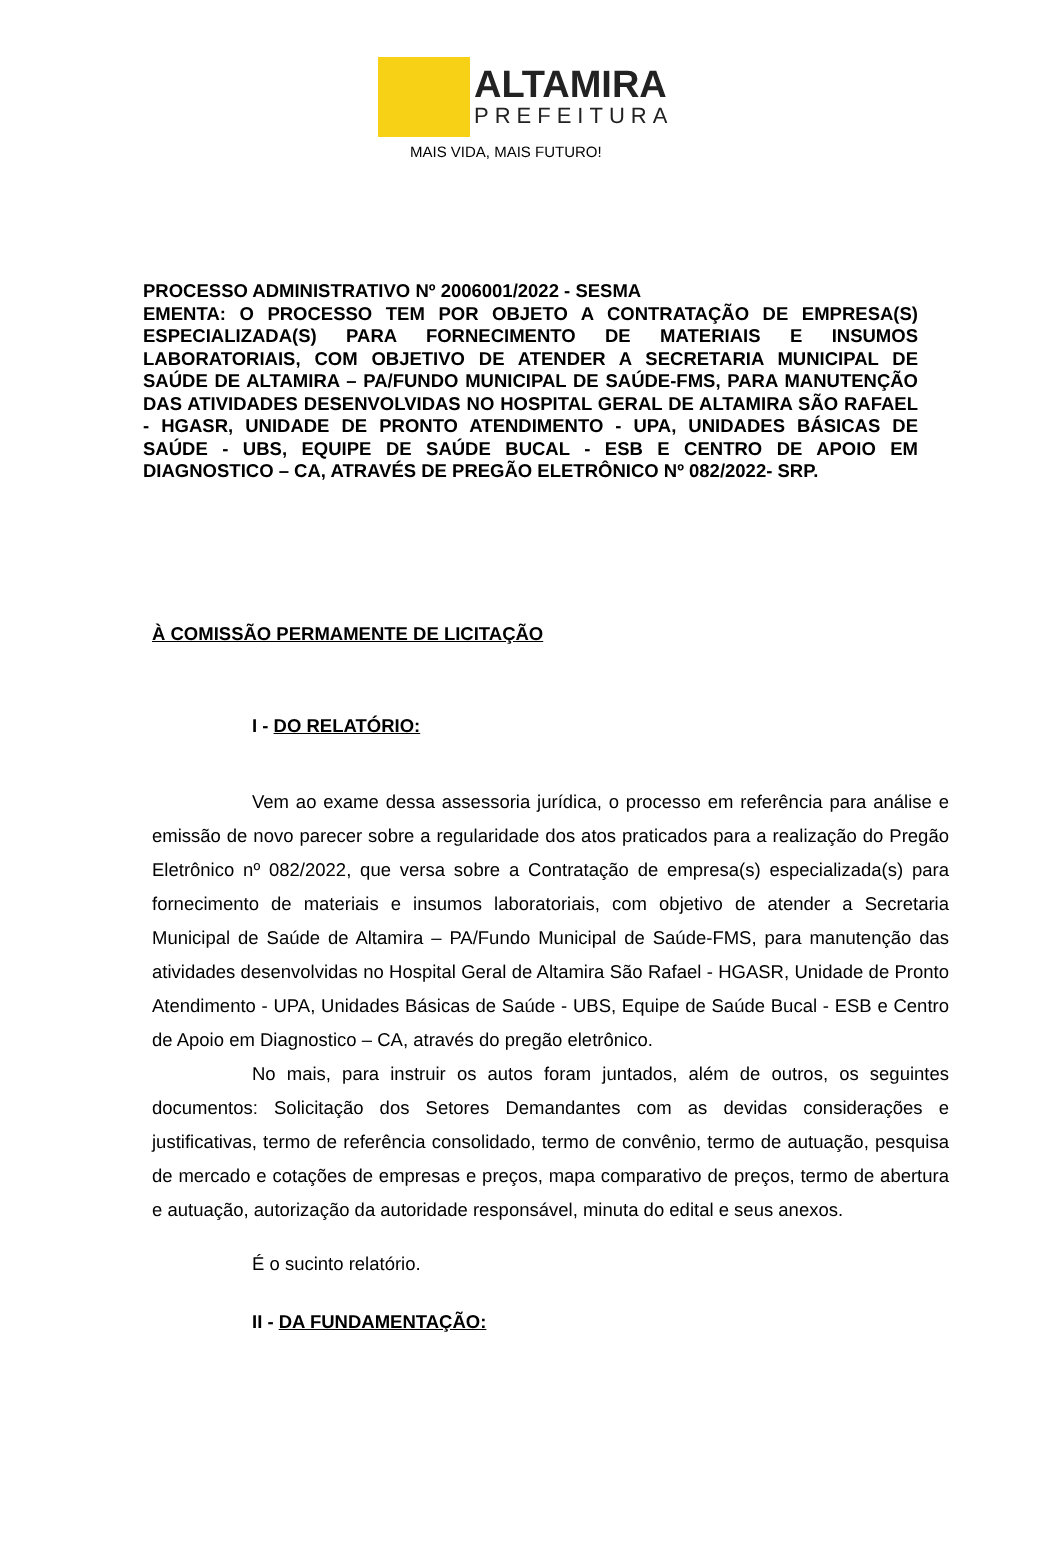ALTAMIRA
PREFEITURA
MAIS VIDA, MAIS FUTURO!
PROCESSO ADMINISTRATIVO Nº 2006001/2022 - SESMA
EMENTA: O PROCESSO TEM POR OBJETO A CONTRATAÇÃO DE EMPRESA(S) ESPECIALIZADA(S) PARA FORNECIMENTO DE MATERIAIS E INSUMOS LABORATORIAIS, COM OBJETIVO DE ATENDER A SECRETARIA MUNICIPAL DE SAÚDE DE ALTAMIRA – PA/FUNDO MUNICIPAL DE SAÚDE-FMS, PARA MANUTENÇÃO DAS ATIVIDADES DESENVOLVIDAS NO HOSPITAL GERAL DE ALTAMIRA SÃO RAFAEL - HGASR, UNIDADE DE PRONTO ATENDIMENTO - UPA, UNIDADES BÁSICAS DE SAÚDE - UBS, EQUIPE DE SAÚDE BUCAL - ESB E CENTRO DE APOIO EM DIAGNOSTICO – CA, ATRAVÉS DE PREGÃO ELETRÔNICO Nº 082/2022- SRP.
À COMISSÃO PERMAMENTE DE LICITAÇÃO
I - DO RELATÓRIO:
Vem ao exame dessa assessoria jurídica, o processo em referência para análise e emissão de novo parecer sobre a regularidade dos atos praticados para a realização do Pregão Eletrônico nº 082/2022, que versa sobre a Contratação de empresa(s) especializada(s) para fornecimento de materiais e insumos laboratoriais, com objetivo de atender a Secretaria Municipal de Saúde de Altamira – PA/Fundo Municipal de Saúde-FMS, para manutenção das atividades desenvolvidas no Hospital Geral de Altamira São Rafael - HGASR, Unidade de Pronto Atendimento - UPA, Unidades Básicas de Saúde - UBS, Equipe de Saúde Bucal - ESB e Centro de Apoio em Diagnostico – CA, através do pregão eletrônico.
No mais, para instruir os autos foram juntados, além de outros, os seguintes documentos: Solicitação dos Setores Demandantes com as devidas considerações e justificativas, termo de referência consolidado, termo de convênio, termo de autuação, pesquisa de mercado e cotações de empresas e preços, mapa comparativo de preços, termo de abertura e autuação, autorização da autoridade responsável, minuta do edital e seus anexos.
É o sucinto relatório.
II - DA FUNDAMENTAÇÃO: